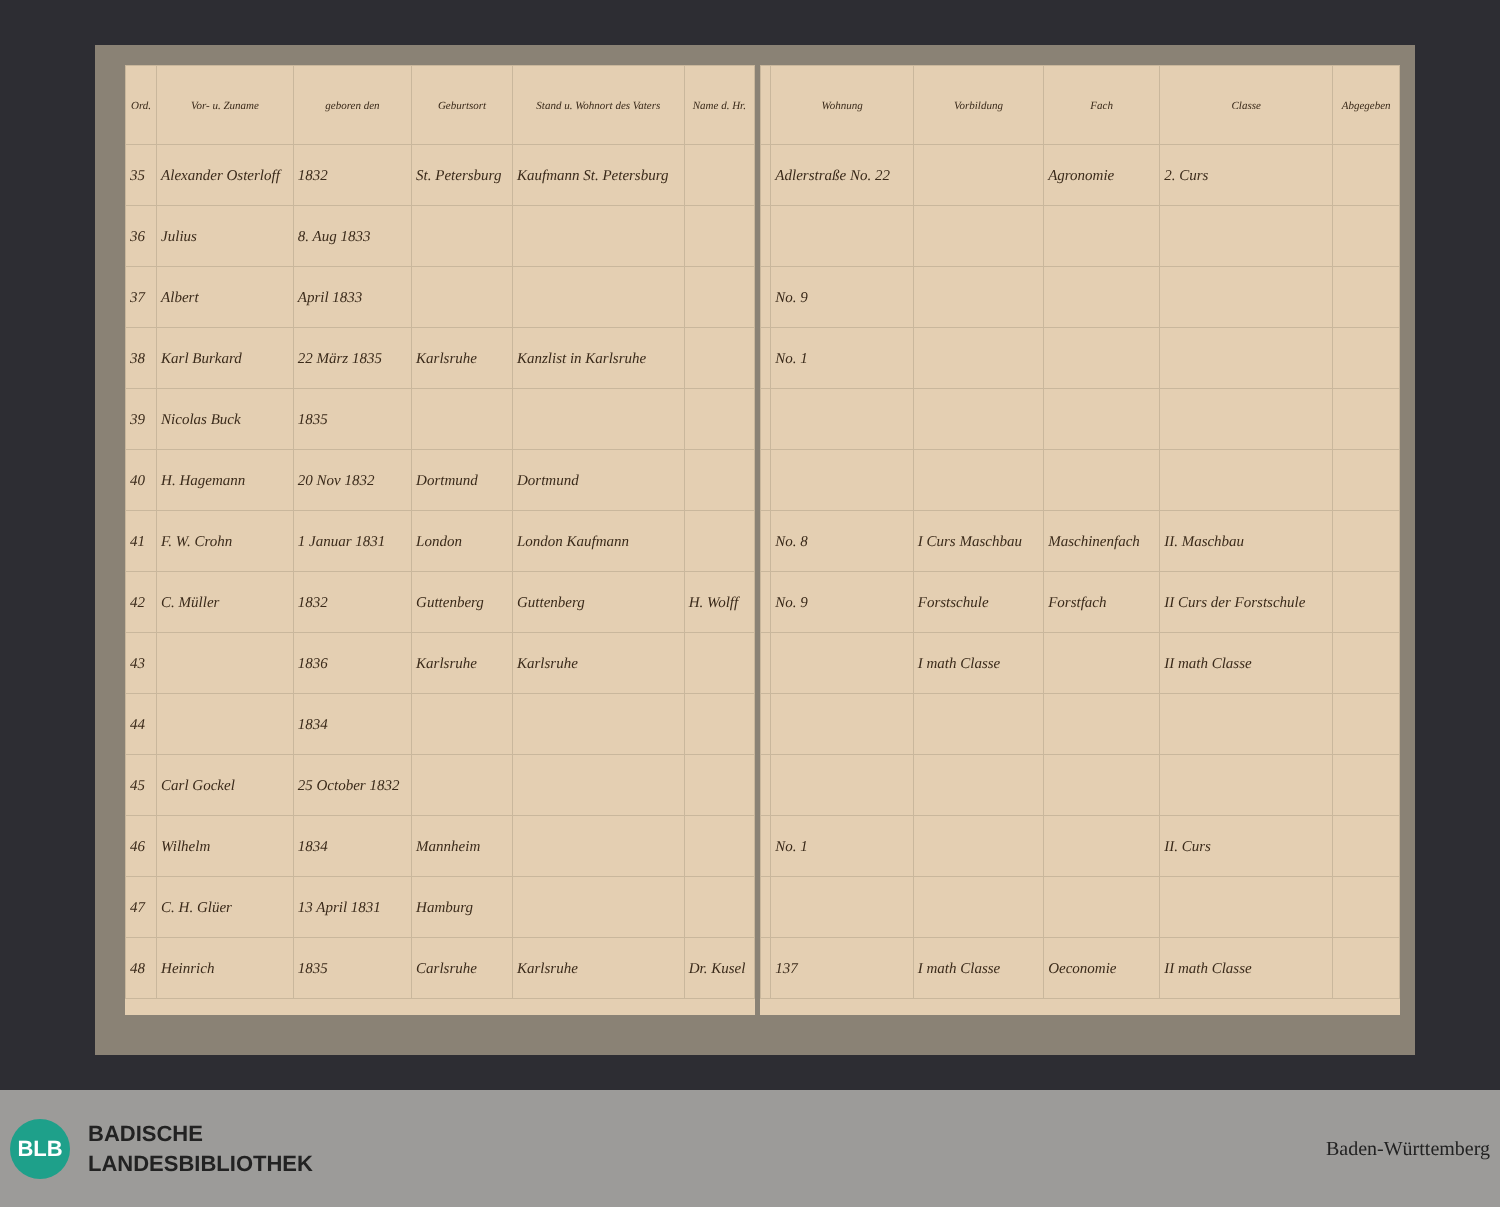| Ord. | Vor- u. Zuname | geboren den | Geburtsort | Stand u. Wohnort des Vaters | Name d. Hr. |
| --- | --- | --- | --- | --- | --- |
| 35 | Alexander Osterloff | 1832 | St. Petersburg | Kaufmann St. Petersburg | |
| 36 | Julius | 8. Aug 1833 | | | |
| 37 | Albert | April 1833 | | | |
| 38 | Karl Burkard | 22 März 1835 | Karlsruhe | Kanzlist in Karlsruhe | |
| 39 | Nicolas Buck | 1835 | | | |
| 40 | H. Hagemann | 20 Nov 1832 | Dortmund | Dortmund | |
| 41 | F. W. Crohn | 1 Januar 1831 | London | London Kaufmann | |
| 42 | C. Müller | 1832 | Guttenberg | Guttenberg | H. Wolff |
| 43 | | 1836 | Karlsruhe | Karlsruhe | |
| 44 | | 1834 | | | |
| 45 | Carl Gockel | 25 October 1832 | | | |
| 46 | Wilhelm | 1834 | Mannheim | | |
| 47 | C. H. Glüer | 13 April 1831 | Hamburg | | |
| 48 | Heinrich | 1835 | Carlsruhe | Karlsruhe | Dr. Kusel |
| | Wohnung | Vorbildung | Fach | Classe | Abgegeben |
| --- | --- | --- | --- | --- | --- |
| | Adlerstraße No. 22 | | Agronomie | 2. Curs | |
| | No. 9 | | | | |
| | No. 1 | | | | |
| | No. 8 | I Curs Maschbau | Maschinenfach | II. Maschbau | |
| | No. 9 | Forstschule | Forstfach | II Curs der Forstschule | |
| | | I math Classe | | II math Classe | |
| | No. 1 | | | II. Curs | |
| | 137 | I math Classe | Oeconomie | II math Classe | |
BLB
BADISCHE
LANDESBIBLIOTHEK
Baden-Württemberg